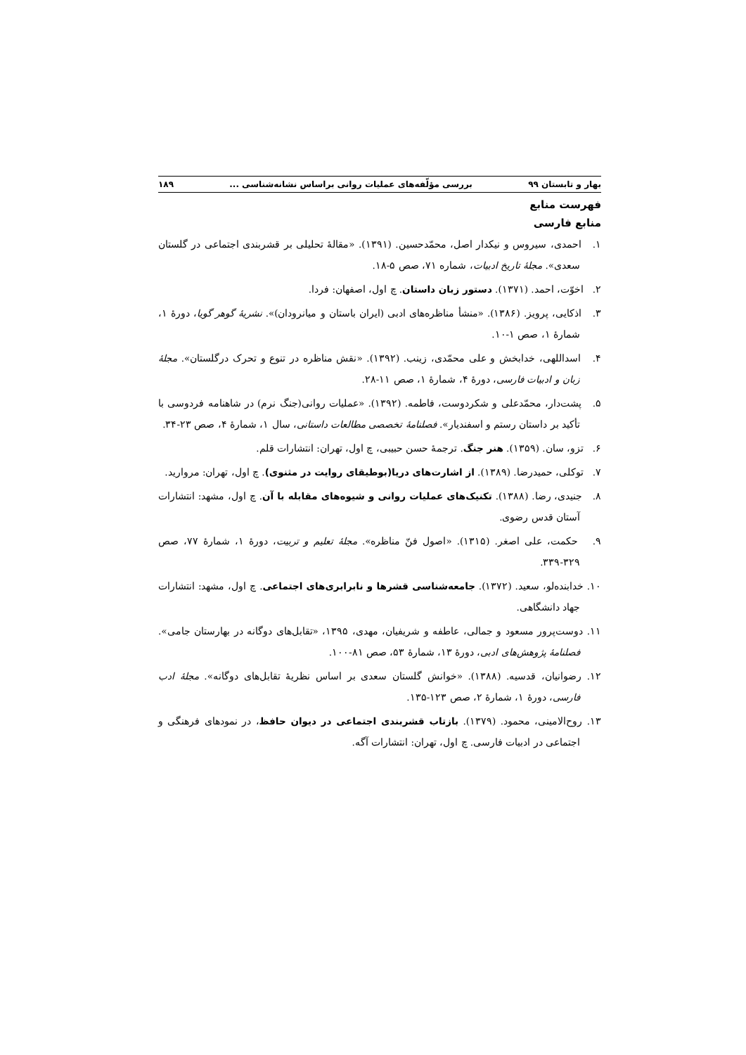بهار و تابستان ۹۹ بررسی مؤلّفه‌های عملیات روانی براساس نشانه‌شناسی ... ۱۸۹
فهرست منابع
منابع فارسی
۱. احمدی، سیروس و نیکدار اصل، محمّدحسین. (۱۳۹۱). «مقالهٔ تحلیلی بر قشربندی اجتماعی در گلستان سعدی». مجلهٔ تاریخ ادبیات، شماره ۷۱، صص ۵-۱۸.
۲. اخوّت، احمد. (۱۳۷۱). دستور زبان داستان. چ اول، اصفهان: فردا.
۳. اذکایی، پرویز. (۱۳۸۶). «منشأ مناظره‌های ادبی (ایران باستان و میانرودان)». نشریهٔ گوهر گویا، دورهٔ ۱، شمارهٔ ۱، صص ۱-۱۰.
۴. اسداللهی، خدابخش و علی محمّدی، زینب. (۱۳۹۲). «نقش مناظره در تنوع و تحرک درگلستان». مجلهٔ زبان و ادبیات فارسی، دورهٔ ۴، شمارهٔ ۱، صص ۱۱-۲۸.
۵. پشت‌دار، محمّدعلی و شکردوست، فاطمه. (۱۳۹۲). «عملیات روانی(جنگ نرم) در شاهنامه فردوسی با تأکید بر داستان رستم و اسفندیار». فصلنامهٔ تخصصی مطالعات داستانی، سال ۱، شمارهٔ ۴، صص ۲۳-۳۴.
۶. تزو، سان. (۱۳۵۹). هنر جنگ. ترجمهٔ حسن حبیبی، چ اول، تهران: انتشارات قلم.
۷. توکلی، حمیدرضا. (۱۳۸۹). از اشارت‌های دریا(بوطیقای روایت در مثنوی). چ اول، تهران: مروارید.
۸. جنیدی، رضا. (۱۳۸۸). تکنیک‌های عملیات روانی و شیوه‌های مقابله با آن. چ اول، مشهد: انتشارات آستان قدس رضوی.
۹. حکمت، علی اصغر. (۱۳۱۵). «اصول فنّ مناظره». مجلهٔ تعلیم و تربیت، دورهٔ ۱، شمارهٔ ۷۷، صص ۳۲۹-۳۳۹.
۱۰. خدابنده‌لو، سعید. (۱۳۷۲). جامعه‌شناسی قشرها و نابرابری‌های اجتماعی. چ اول، مشهد: انتشارات جهاد دانشگاهی.
۱۱. دوست‌پرور مسعود و جمالی، عاطفه و شریفیان، مهدی، ۱۳۹۵، «تقابل‌های دوگانه در بهارستان جامی». فصلنامهٔ پژوهش‌های ادبی، دورهٔ ۱۳، شمارهٔ ۵۳، صص ۸۱-۱۰۰.
۱۲. رضوانیان، قدسیه. (۱۳۸۸). «خوانش گلستان سعدی بر اساس نظریهٔ تقابل‌های دوگانه». مجلهٔ ادب فارسی، دورهٔ ۱، شمارهٔ ۲، صص ۱۲۳-۱۳۵.
۱۳. روح‌الامینی، محمود. (۱۳۷۹). بازتاب قشربندی اجتماعی در دیوان حافظ، در نمودهای فرهنگی و اجتماعی در ادبیات فارسی. چ اول، تهران: انتشارات آگه.